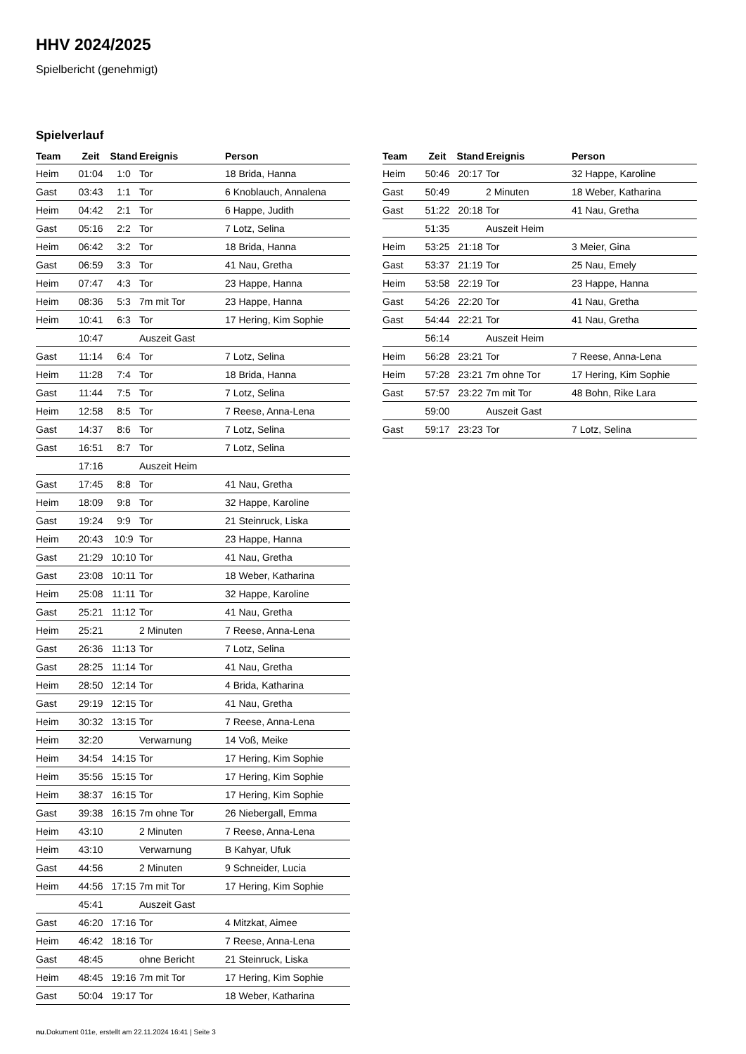HHV 2024/2025
Spielbericht (genehmigt)
Spielverlauf
| Team | Zeit | Stand | Ereignis | Person |
| --- | --- | --- | --- | --- |
| Heim | 01:04 | 1:0 | Tor | 18 Brida, Hanna |
| Gast | 03:43 | 1:1 | Tor | 6 Knoblauch, Annalena |
| Heim | 04:42 | 2:1 | Tor | 6 Happe, Judith |
| Gast | 05:16 | 2:2 | Tor | 7 Lotz, Selina |
| Heim | 06:42 | 3:2 | Tor | 18 Brida, Hanna |
| Gast | 06:59 | 3:3 | Tor | 41 Nau, Gretha |
| Heim | 07:47 | 4:3 | Tor | 23 Happe, Hanna |
| Heim | 08:36 | 5:3 | 7m mit Tor | 23 Happe, Hanna |
| Heim | 10:41 | 6:3 | Tor | 17 Hering, Kim Sophie |
| | 10:47 | | Auszeit Gast | |
| Gast | 11:14 | 6:4 | Tor | 7 Lotz, Selina |
| Heim | 11:28 | 7:4 | Tor | 18 Brida, Hanna |
| Gast | 11:44 | 7:5 | Tor | 7 Lotz, Selina |
| Heim | 12:58 | 8:5 | Tor | 7 Reese, Anna-Lena |
| Gast | 14:37 | 8:6 | Tor | 7 Lotz, Selina |
| Gast | 16:51 | 8:7 | Tor | 7 Lotz, Selina |
| | 17:16 | | Auszeit Heim | |
| Gast | 17:45 | 8:8 | Tor | 41 Nau, Gretha |
| Heim | 18:09 | 9:8 | Tor | 32 Happe, Karoline |
| Gast | 19:24 | 9:9 | Tor | 21 Steinruck, Liska |
| Heim | 20:43 | 10:9 | Tor | 23 Happe, Hanna |
| Gast | 21:29 | 10:10 | Tor | 41 Nau, Gretha |
| Gast | 23:08 | 10:11 | Tor | 18 Weber, Katharina |
| Heim | 25:08 | 11:11 | Tor | 32 Happe, Karoline |
| Gast | 25:21 | 11:12 | Tor | 41 Nau, Gretha |
| Heim | 25:21 | | 2 Minuten | 7 Reese, Anna-Lena |
| Gast | 26:36 | 11:13 | Tor | 7 Lotz, Selina |
| Gast | 28:25 | 11:14 | Tor | 41 Nau, Gretha |
| Heim | 28:50 | 12:14 | Tor | 4 Brida, Katharina |
| Gast | 29:19 | 12:15 | Tor | 41 Nau, Gretha |
| Heim | 30:32 | 13:15 | Tor | 7 Reese, Anna-Lena |
| Heim | 32:20 | | Verwarnung | 14 Voß, Meike |
| Heim | 34:54 | 14:15 | Tor | 17 Hering, Kim Sophie |
| Heim | 35:56 | 15:15 | Tor | 17 Hering, Kim Sophie |
| Heim | 38:37 | 16:15 | Tor | 17 Hering, Kim Sophie |
| Gast | 39:38 | 16:15 | 7m ohne Tor | 26 Niebergall, Emma |
| Heim | 43:10 | | 2 Minuten | 7 Reese, Anna-Lena |
| Heim | 43:10 | | Verwarnung | B Kahyar, Ufuk |
| Gast | 44:56 | | 2 Minuten | 9 Schneider, Lucia |
| Heim | 44:56 | 17:15 | 7m mit Tor | 17 Hering, Kim Sophie |
| | 45:41 | | Auszeit Gast | |
| Gast | 46:20 | 17:16 | Tor | 4 Mitzkat, Aimee |
| Heim | 46:42 | 18:16 | Tor | 7 Reese, Anna-Lena |
| Gast | 48:45 | | ohne Bericht | 21 Steinruck, Liska |
| Heim | 48:45 | 19:16 | 7m mit Tor | 17 Hering, Kim Sophie |
| Gast | 50:04 | 19:17 | Tor | 18 Weber, Katharina |
| Team | Zeit | Stand | Ereignis | Person |
| --- | --- | --- | --- | --- |
| Heim | 50:46 | 20:17 | Tor | 32 Happe, Karoline |
| Gast | 50:49 | | 2 Minuten | 18 Weber, Katharina |
| Gast | 51:22 | 20:18 | Tor | 41 Nau, Gretha |
| | 51:35 | | Auszeit Heim | |
| Heim | 53:25 | 21:18 | Tor | 3 Meier, Gina |
| Gast | 53:37 | 21:19 | Tor | 25 Nau, Emely |
| Heim | 53:58 | 22:19 | Tor | 23 Happe, Hanna |
| Gast | 54:26 | 22:20 | Tor | 41 Nau, Gretha |
| Gast | 54:44 | 22:21 | Tor | 41 Nau, Gretha |
| | 56:14 | | Auszeit Heim | |
| Heim | 56:28 | 23:21 | Tor | 7 Reese, Anna-Lena |
| Heim | 57:28 | 23:21 | 7m ohne Tor | 17 Hering, Kim Sophie |
| Gast | 57:57 | 23:22 | 7m mit Tor | 48 Bohn, Rike Lara |
| | 59:00 | | Auszeit Gast | |
| Gast | 59:17 | 23:23 | Tor | 7 Lotz, Selina |
nu.Dokument 011e, erstellt am 22.11.2024 16:41 | Seite 3